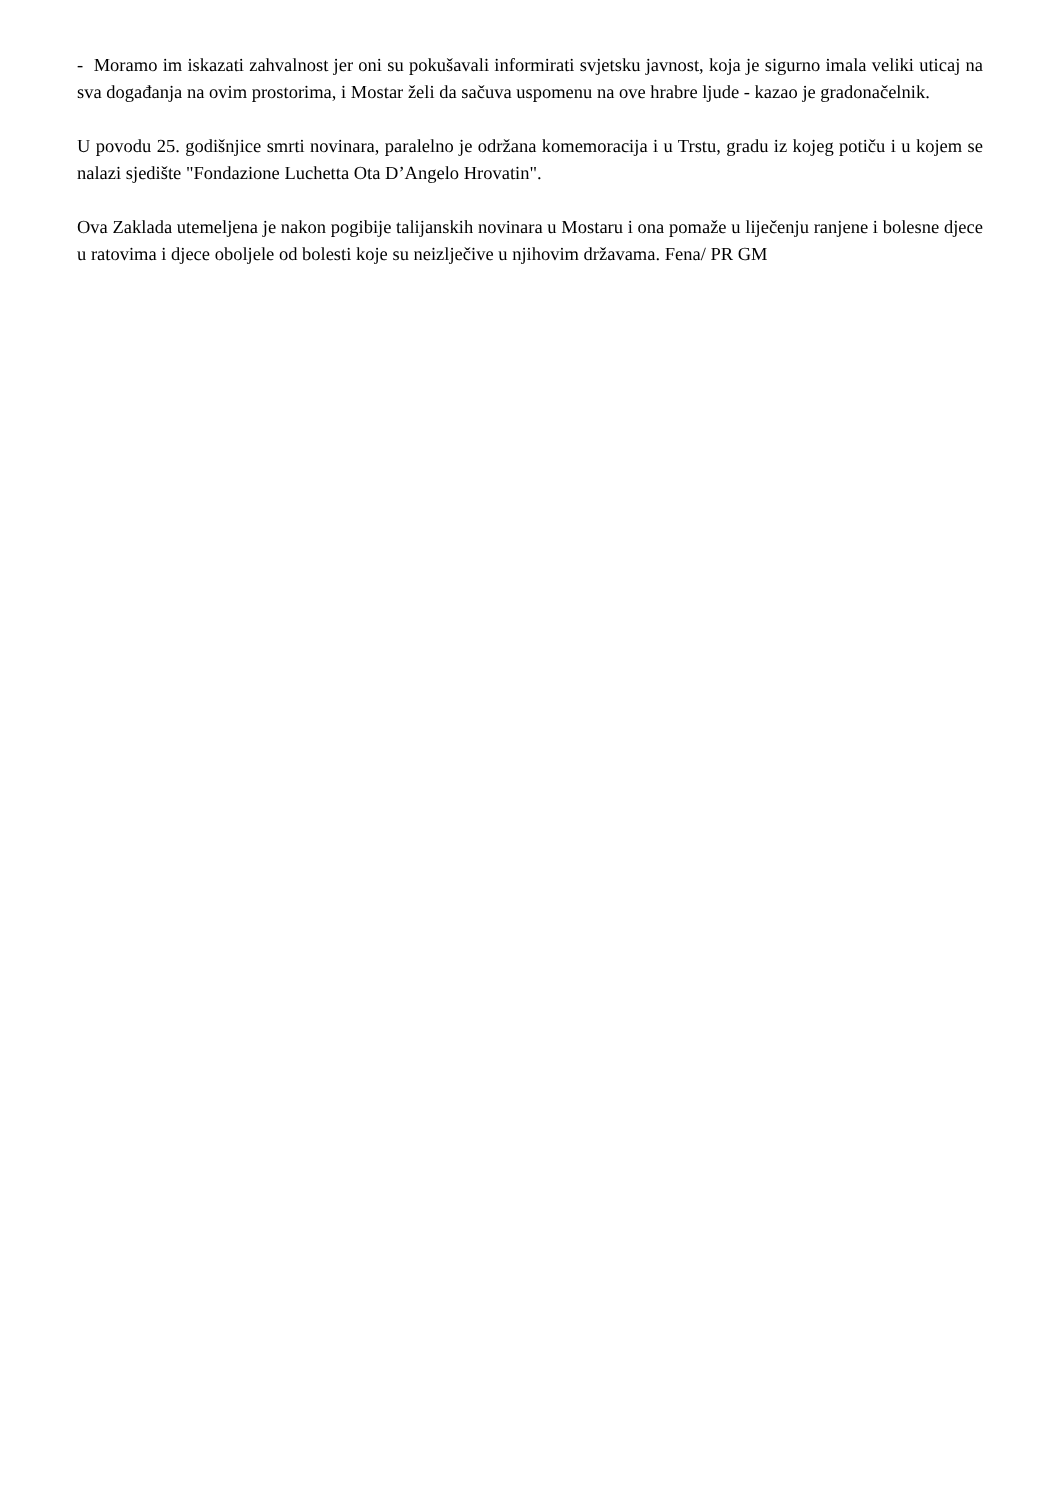- Moramo im iskazati zahvalnost jer oni su pokušavali informirati svjetsku javnost, koja je sigurno imala veliki uticaj na sva događanja na ovim prostorima, i Mostar želi da sačuva uspomenu na ove hrabre ljude - kazao je gradonačelnik.
U povodu 25. godišnjice smrti novinara, paralelno je održana komemoracija i u Trstu, gradu iz kojeg potiču i u kojem se nalazi sjedište "Fondazione Luchetta Ota D’Angelo Hrovatin".
Ova Zaklada utemeljena je nakon pogibije talijanskih novinara u Mostaru i ona pomaže u liječenju ranjene i bolesne djece u ratovima i djece oboljele od bolesti koje su neizlječive u njihovim državama. Fena/ PR GM